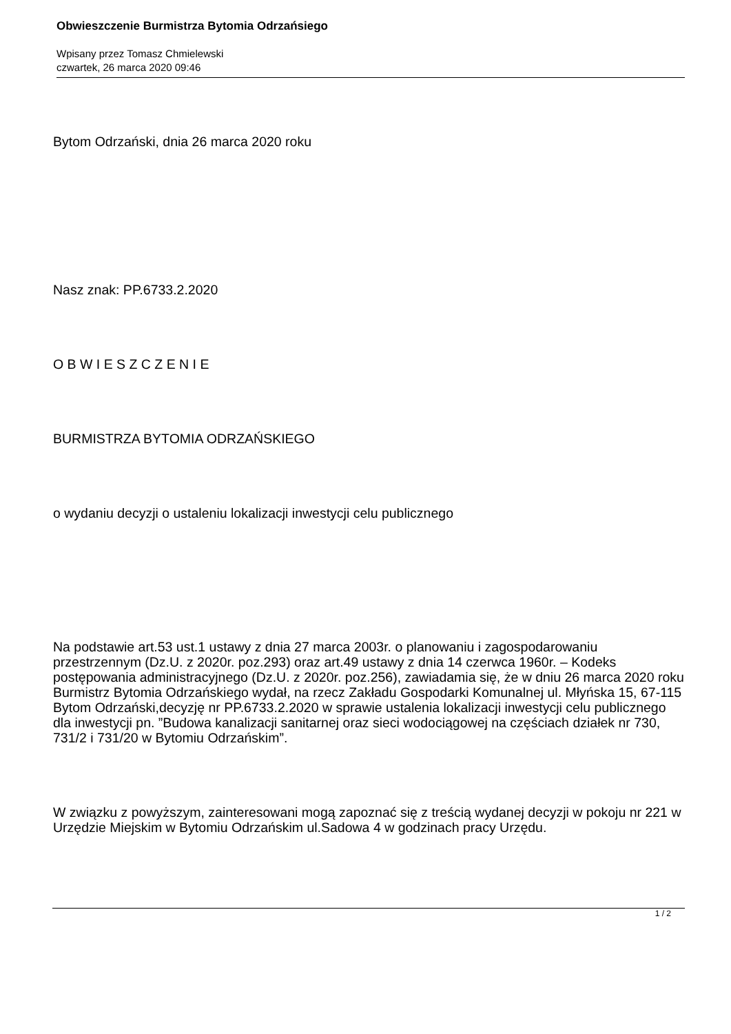Obwieszczenie Burmistrza Bytomia Odrzańsiego
Wpisany przez Tomasz Chmielewski
czwartek, 26 marca 2020 09:46
Bytom Odrzański, dnia 26 marca 2020 roku
Nasz znak: PP.6733.2.2020
O B W I E S Z C Z E N I E
BURMISTRZA BYTOMIA ODRZAŃSKIEGO
o wydaniu decyzji o ustaleniu lokalizacji inwestycji celu publicznego
Na podstawie art.53 ust.1 ustawy z dnia 27 marca 2003r. o planowaniu i zagospodarowaniu przestrzennym (Dz.U. z 2020r. poz.293) oraz art.49 ustawy z dnia 14 czerwca 1960r. – Kodeks postępowania administracyjnego (Dz.U. z 2020r. poz.256), zawiadamia się, że w dniu 26 marca 2020 roku Burmistrz Bytomia Odrzańskiego wydał, na rzecz Zakładu Gospodarki Komunalnej ul. Młyńska 15, 67-115 Bytom Odrzański,decyzję nr PP.6733.2.2020 w sprawie ustalenia lokalizacji inwestycji celu publicznego dla inwestycji pn. ”Budowa kanalizacji sanitarnej oraz sieci wodociągowej na częściach działek nr 730, 731/2 i 731/20 w Bytomiu Odrzańskim”.
W związku z powyższym, zainteresowani mogą zapoznać się z treścią wydanej decyzji w pokoju nr 221 w Urzędzie Miejskim w Bytomiu Odrzańskim ul.Sadowa 4 w godzinach pracy Urzędu.
1 / 2